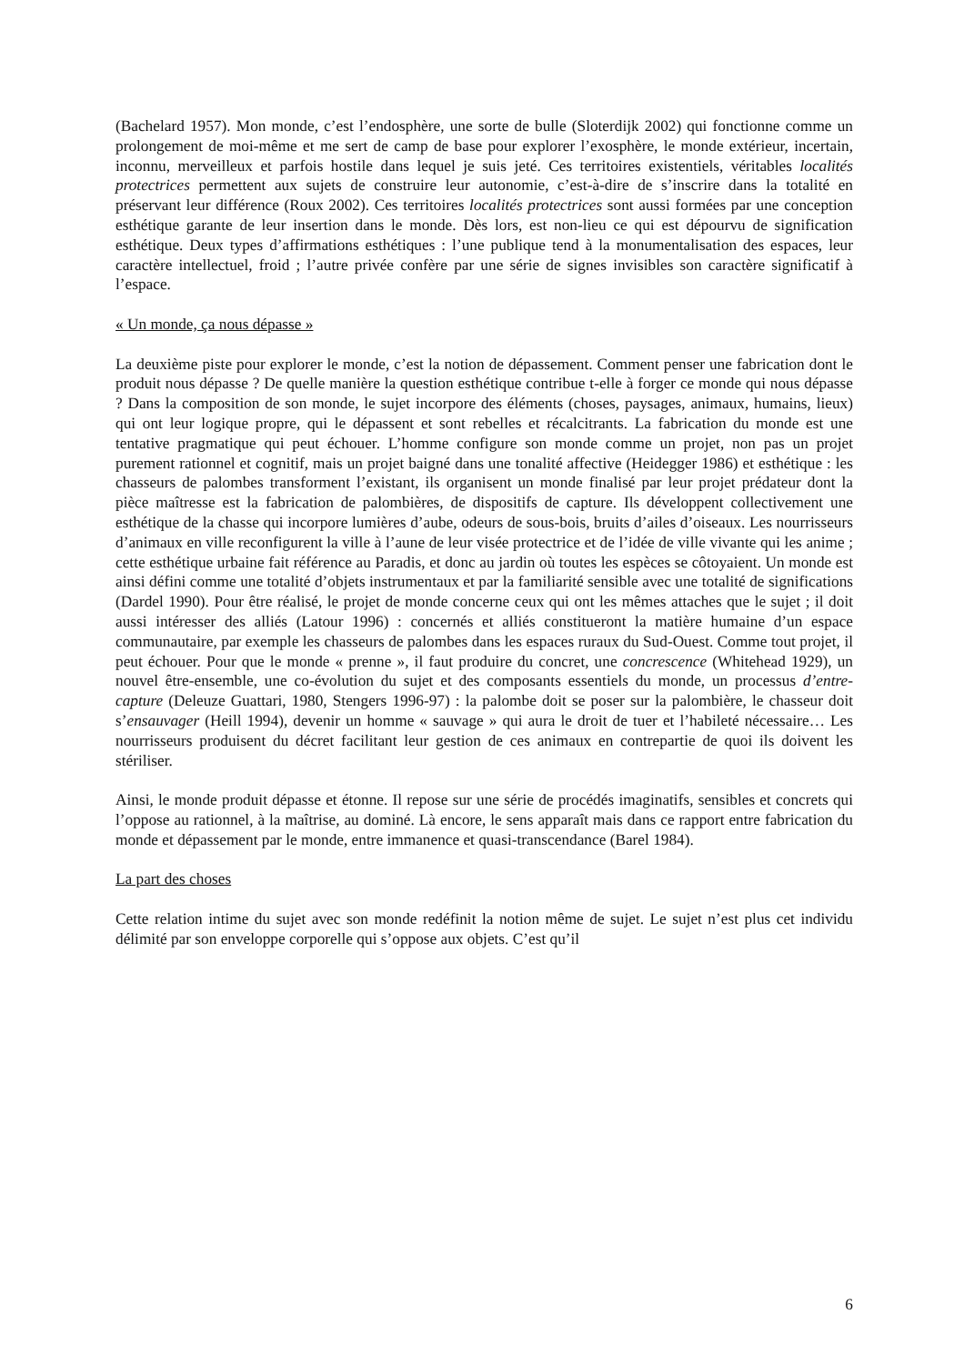(Bachelard 1957). Mon monde, c’est l’endosphère, une sorte de bulle (Sloterdijk 2002) qui fonctionne comme un prolongement de moi-même et me sert de camp de base pour explorer l’exosphère, le monde extérieur, incertain, inconnu, merveilleux et parfois hostile dans lequel je suis jeté. Ces territoires existentiels, véritables localités protectrices permettent aux sujets de construire leur autonomie, c’est-à-dire de s’inscrire dans la totalité en préservant leur différence (Roux 2002). Ces territoires localités protectrices sont aussi formées par une conception esthétique garante de leur insertion dans le monde. Dès lors, est non-lieu ce qui est dépourvu de signification esthétique. Deux types d’affirmations esthétiques : l’une publique tend à la monumentalisation des espaces, leur caractère intellectuel, froid ; l’autre privée confère par une série de signes invisibles son caractère significatif à l’espace.
« Un monde, ça nous dépasse »
La deuxième piste pour explorer le monde, c’est la notion de dépassement. Comment penser une fabrication dont le produit nous dépasse ? De quelle manière la question esthétique contribue t-elle à forger ce monde qui nous dépasse ? Dans la composition de son monde, le sujet incorpore des éléments (choses, paysages, animaux, humains, lieux) qui ont leur logique propre, qui le dépassent et sont rebelles et récalcitrants. La fabrication du monde est une tentative pragmatique qui peut échouer. L’homme configure son monde comme un projet, non pas un projet purement rationnel et cognitif, mais un projet baigné dans une tonalité affective (Heidegger 1986) et esthétique : les chasseurs de palombes transforment l’existant, ils organisent un monde finalisé par leur projet prédateur dont la pièce maîtresse est la fabrication de palombières, de dispositifs de capture. Ils développent collectivement une esthétique de la chasse qui incorpore lumières d’aube, odeurs de sous-bois, bruits d’ailes d’oiseaux. Les nourrisseurs d’animaux en ville reconfigurent la ville à l’aune de leur visée protectrice et de l’idée de ville vivante qui les anime ; cette esthétique urbaine fait référence au Paradis, et donc au jardin où toutes les espèces se côtoyaient. Un monde est ainsi défini comme une totalité d’objets instrumentaux et par la familiarité sensible avec une totalité de significations (Dardel 1990). Pour être réalisé, le projet de monde concerne ceux qui ont les mêmes attaches que le sujet ; il doit aussi intéresser des alliés (Latour 1996) : concernés et alliés constitueront la matière humaine d’un espace communautaire, par exemple les chasseurs de palombes dans les espaces ruraux du Sud-Ouest. Comme tout projet, il peut échouer. Pour que le monde « prenne », il faut produire du concret, une concrescence (Whitehead 1929), un nouvel être-ensemble, une co-évolution du sujet et des composants essentiels du monde, un processus d’entre-capture (Deleuze Guattari, 1980, Stengers 1996-97) : la palombe doit se poser sur la palombière, le chasseur doit s’ensauvager (Heill 1994), devenir un homme « sauvage » qui aura le droit de tuer et l’habileté nécessaire… Les nourrisseurs produisent du décret facilitant leur gestion de ces animaux en contrepartie de quoi ils doivent les stériliser.
Ainsi, le monde produit dépasse et étonne. Il repose sur une série de procédés imaginatifs, sensibles et concrets qui l’oppose au rationnel, à la maîtrise, au dominé. Là encore, le sens apparaît mais dans ce rapport entre fabrication du monde et dépassement par le monde, entre immanence et quasi-transcendance (Barel 1984).
La part des choses
Cette relation intime du sujet avec son monde redéfinit la notion même de sujet. Le sujet n’est plus cet individu délimité par son enveloppe corporelle qui s’oppose aux objets. C’est qu’il
6